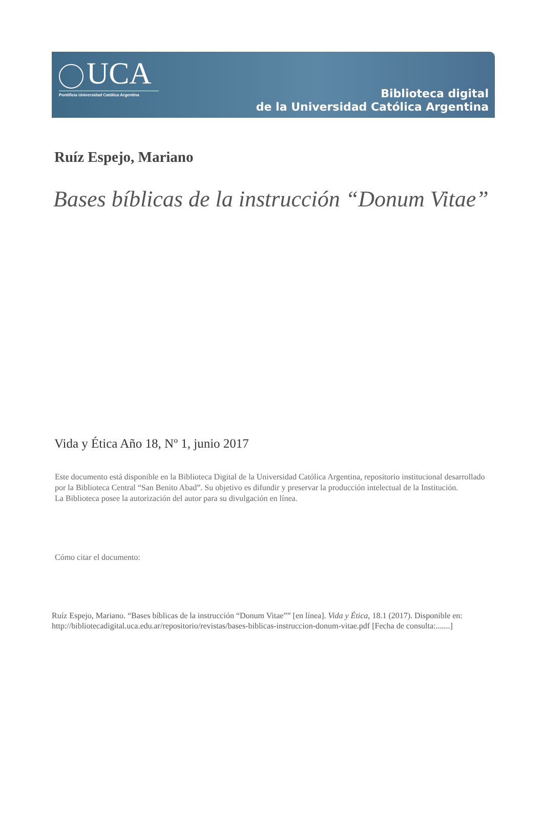UCA
Pontificia Universidad Católica Argentina
Biblioteca digital
de la Universidad Católica Argentina
Ruíz Espejo, Mariano
Bases bíblicas de la instrucción “Donum Vitae”
Vida y Ética Año 18, Nº 1, junio 2017
Este documento está disponible en la Biblioteca Digital de la Universidad Católica Argentina, repositorio institucional desarrollado por la Biblioteca Central “San Benito Abad”. Su objetivo es difundir y preservar la producción intelectual de la Institución.
La Biblioteca posee la autorización del autor para su divulgación en línea.
Cómo citar el documento:
Ruíz Espejo, Mariano. “Bases bíblicas de la instrucción “Donum Vitae”” [en línea]. Vida y Ética, 18.1 (2017). Disponible en:
http://bibliotecadigital.uca.edu.ar/repositorio/revistas/bases-biblicas-instruccion-donum-vitae.pdf [Fecha de consulta:.......]